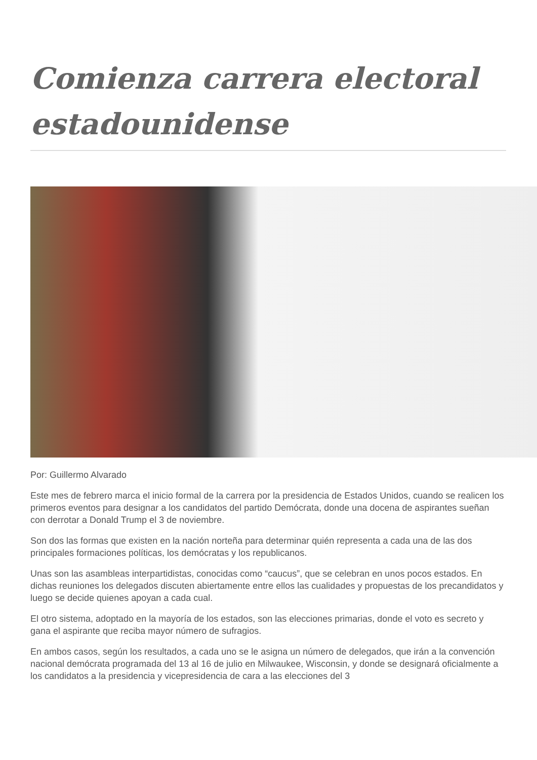Comienza carrera electoral estadounidense
Por: Guillermo Alvarado
Este mes de febrero marca el inicio formal de la carrera por la presidencia de Estados Unidos, cuando se realicen los primeros eventos para designar a los candidatos del partido Demócrata, donde una docena de aspirantes sueñan con derrotar a Donald Trump el 3 de noviembre.
Son dos las formas que existen en la nación norteña para determinar quién representa a cada una de las dos principales formaciones políticas, los demócratas y los republicanos.
Unas son las asambleas interpartidistas, conocidas como “caucus”, que se celebran en unos pocos estados. En dichas reuniones los delegados discuten abiertamente entre ellos las cualidades y propuestas de los precandidatos y luego se decide quienes apoyan a cada cual.
El otro sistema, adoptado en la mayoría de los estados, son las elecciones primarias, donde el voto es secreto y gana el aspirante que reciba mayor número de sufragios.
En ambos casos, según los resultados, a cada uno se le asigna un número de delegados, que irán a la convención nacional demócrata programada del 13 al 16 de julio en Milwaukee, Wisconsin, y donde se designará oficialmente a los candidatos a la presidencia y vicepresidencia de cara a las elecciones del 3